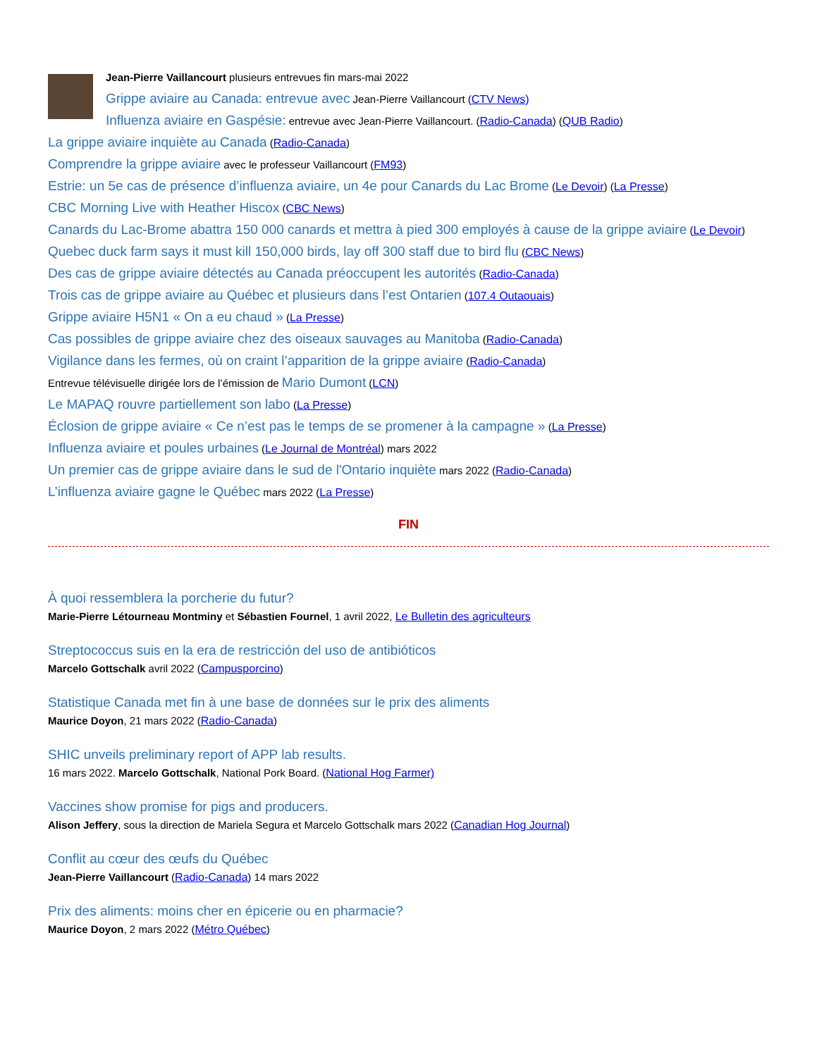Jean-Pierre Vaillancourt plusieurs entrevues fin mars-mai 2022
Grippe aviaire au Canada: entrevue avec Jean-Pierre Vaillancourt (CTV News)
Influenza aviaire en Gaspésie: entrevue avec Jean-Pierre Vaillancourt. (Radio-Canada) (QUB Radio)
La grippe aviaire inquiète au Canada (Radio-Canada)
Comprendre la grippe aviaire avec le professeur Vaillancourt (FM93)
Estrie: un 5e cas de présence d’influenza aviaire, un 4e pour Canards du Lac Brome (Le Devoir) (La Presse)
CBC Morning Live with Heather Hiscox (CBC News)
Canards du Lac-Brome abattra 150 000 canards et mettra à pied 300 employés à cause de la grippe aviaire (Le Devoir)
Quebec duck farm says it must kill 150,000 birds, lay off 300 staff due to bird flu (CBC News)
Des cas de grippe aviaire détectés au Canada préoccupent les autorités (Radio-Canada)
Trois cas de grippe aviaire au Québec et plusieurs dans l’est Ontarien (107.4 Outaouais)
Grippe aviaire H5N1 « On a eu chaud » (La Presse)
Cas possibles de grippe aviaire chez des oiseaux sauvages au Manitoba (Radio-Canada)
Vigilance dans les fermes, où on craint l’apparition de la grippe aviaire (Radio-Canada)
Entrevue télévisuelle dirigée lors de l’émission de Mario Dumont (LCN)
Le MAPAQ rouvre partiellement son labo (La Presse)
Éclosion de grippe aviaire « Ce n’est pas le temps de se promener à la campagne » (La Presse)
Influenza aviaire et poules urbaines (Le Journal de Montréal) mars 2022
Un premier cas de grippe aviaire dans le sud de l'Ontario inquiète mars 2022 (Radio-Canada)
L’influenza aviaire gagne le Québec mars 2022 (La Presse)
FIN
À quoi ressemblera la porcherie du futur?
Marie-Pierre Létourneau Montminy et Sébastien Fournel, 1 avril 2022, Le Bulletin des agriculteurs
Streptococcus suis en la era de restricción del uso de antibióticos
Marcelo Gottschalk avril 2022 (Campusporcino)
Statistique Canada met fin à une base de données sur le prix des aliments
Maurice Doyon, 21 mars 2022 (Radio-Canada)
SHIC unveils preliminary report of APP lab results.
16 mars 2022. Marcelo Gottschalk, National Pork Board. (National Hog Farmer)
Vaccines show promise for pigs and producers.
Alison Jeffery, sous la direction de Mariela Segura et Marcelo Gottschalk mars 2022 (Canadian Hog Journal)
Conflit au cœur des œufs du Québec
Jean-Pierre Vaillancourt (Radio-Canada) 14 mars 2022
Prix des aliments: moins cher en épicerie ou en pharmacie?
Maurice Doyon, 2 mars 2022 (Métro Québec)